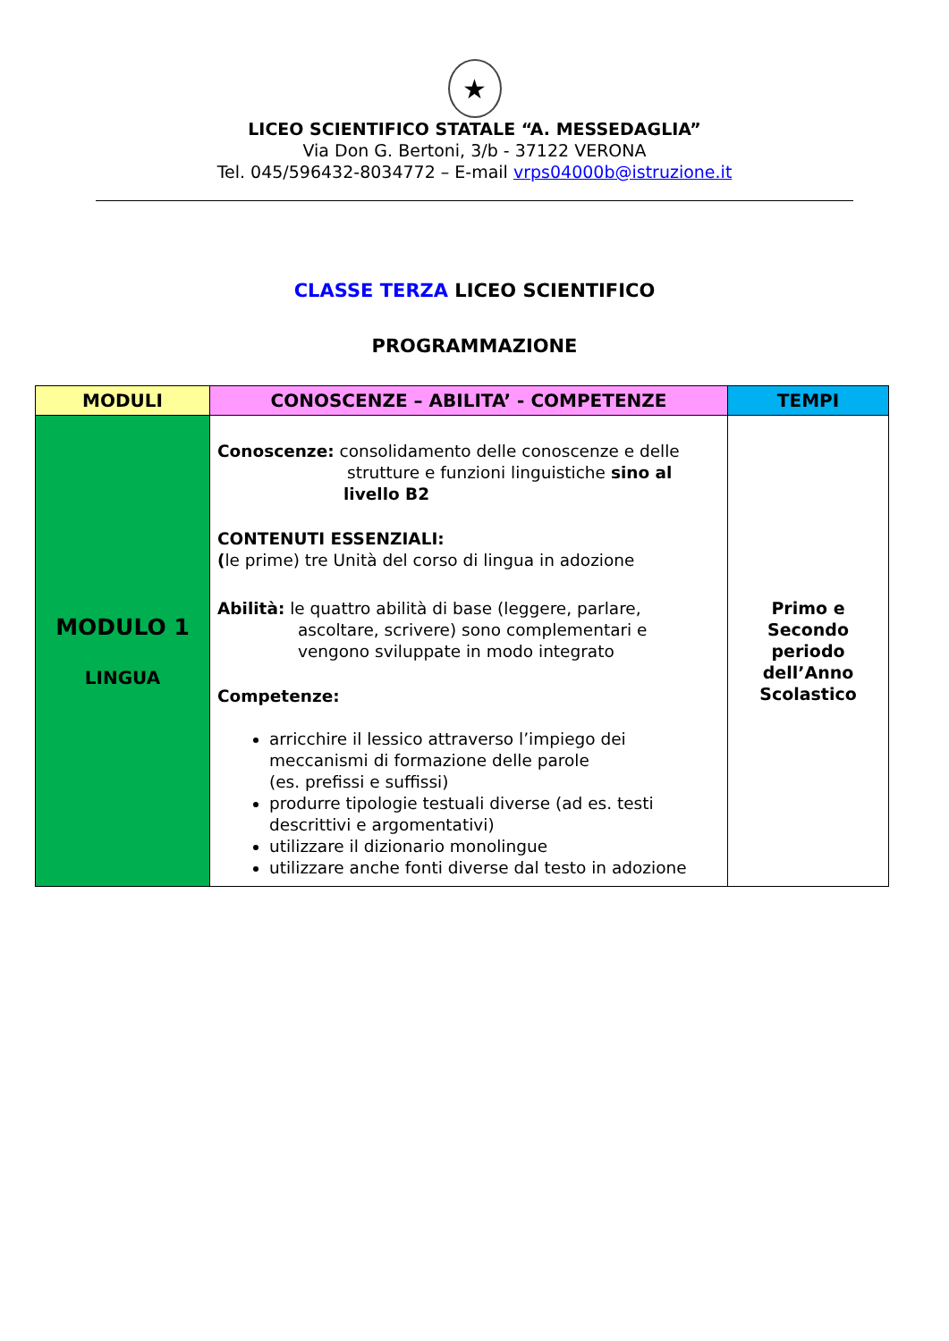★
LICEO SCIENTIFICO STATALE “A. MESSEDAGLIA”
Via Don G. Bertoni, 3/b - 37122 VERONA
Tel. 045/596432-8034772 – E-mail vrps04000b@istruzione.it
CLASSE TERZA LICEO SCIENTIFICO
PROGRAMMAZIONE
| MODULI | CONOSCENZE – ABILITA’ - COMPETENZE | TEMPI |
| --- | --- | --- |
| MODULO 1 LINGUA | Conoscenze: consolidamento delle conoscenze e delle strutture e funzioni linguistiche sino al livello B2 CONTENUTI ESSENZIALI: ( le prime) tre Unità del corso di lingua in adozione Abilità: le quattro abilità di base (leggere, parlare, ascoltare, scrivere) sono complementari e vengono sviluppate in modo integrato Competenze: arricchire il lessico attraverso l’impiego dei meccanismi di formazione delle parole (es. prefissi e suffissi) produrre tipologie testuali diverse (ad es. testi descrittivi e argomentativi) utilizzare il dizionario monolingue utilizzare anche fonti diverse dal testo in adozione | Primo e Secondo periodo dell’Anno Scolastico |